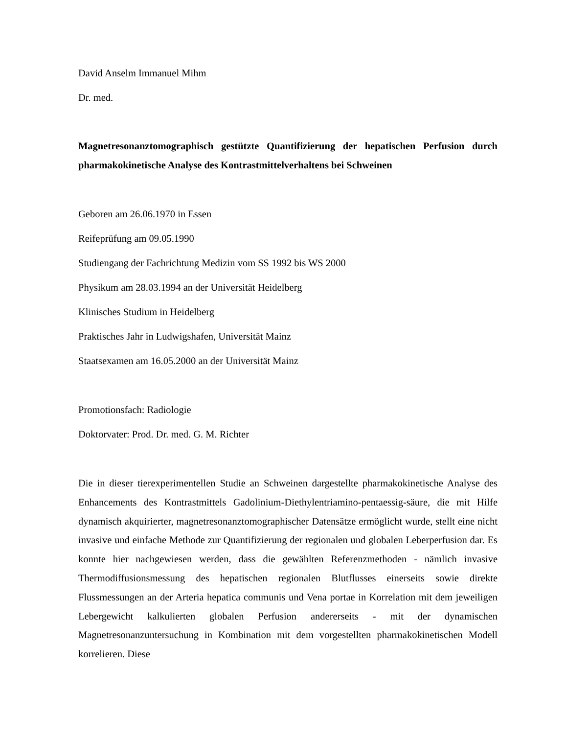David Anselm Immanuel Mihm
Dr. med.
Magnetresonanztomographisch gestützte Quantifizierung der hepatischen Perfusion durch pharmakokinetische Analyse des Kontrastmittelverhaltens bei Schweinen
Geboren am 26.06.1970 in Essen
Reifeprüfung am 09.05.1990
Studiengang der Fachrichtung Medizin vom SS 1992 bis WS 2000
Physikum am 28.03.1994 an der Universität Heidelberg
Klinisches Studium in Heidelberg
Praktisches Jahr in Ludwigshafen, Universität Mainz
Staatsexamen am 16.05.2000 an der Universität Mainz
Promotionsfach: Radiologie
Doktorvater: Prod. Dr. med. G. M. Richter
Die in dieser tierexperimentellen Studie an Schweinen dargestellte pharmakokinetische Analyse des Enhancements des Kontrastmittels Gadolinium-Diethylentriamino-pentaessig-säure, die mit Hilfe dynamisch akquirierter, magnetresonanztomographischer Datensätze ermöglicht wurde, stellt eine nicht invasive und einfache Methode zur Quantifizierung der regionalen und globalen Leberperfusion dar. Es konnte hier nachgewiesen werden, dass die gewählten Referenzmethoden - nämlich invasive Thermodiffusionsmessung des hepatischen regionalen Blutflusses einerseits sowie direkte Flussmessungen an der Arteria hepatica communis und Vena portae in Korrelation mit dem jeweiligen Lebergewicht kalkulierten globalen Perfusion andererseits - mit der dynamischen Magnetresonanzuntersuchung in Kombination mit dem vorgestellten pharmakokinetischen Modell korrelieren. Diese